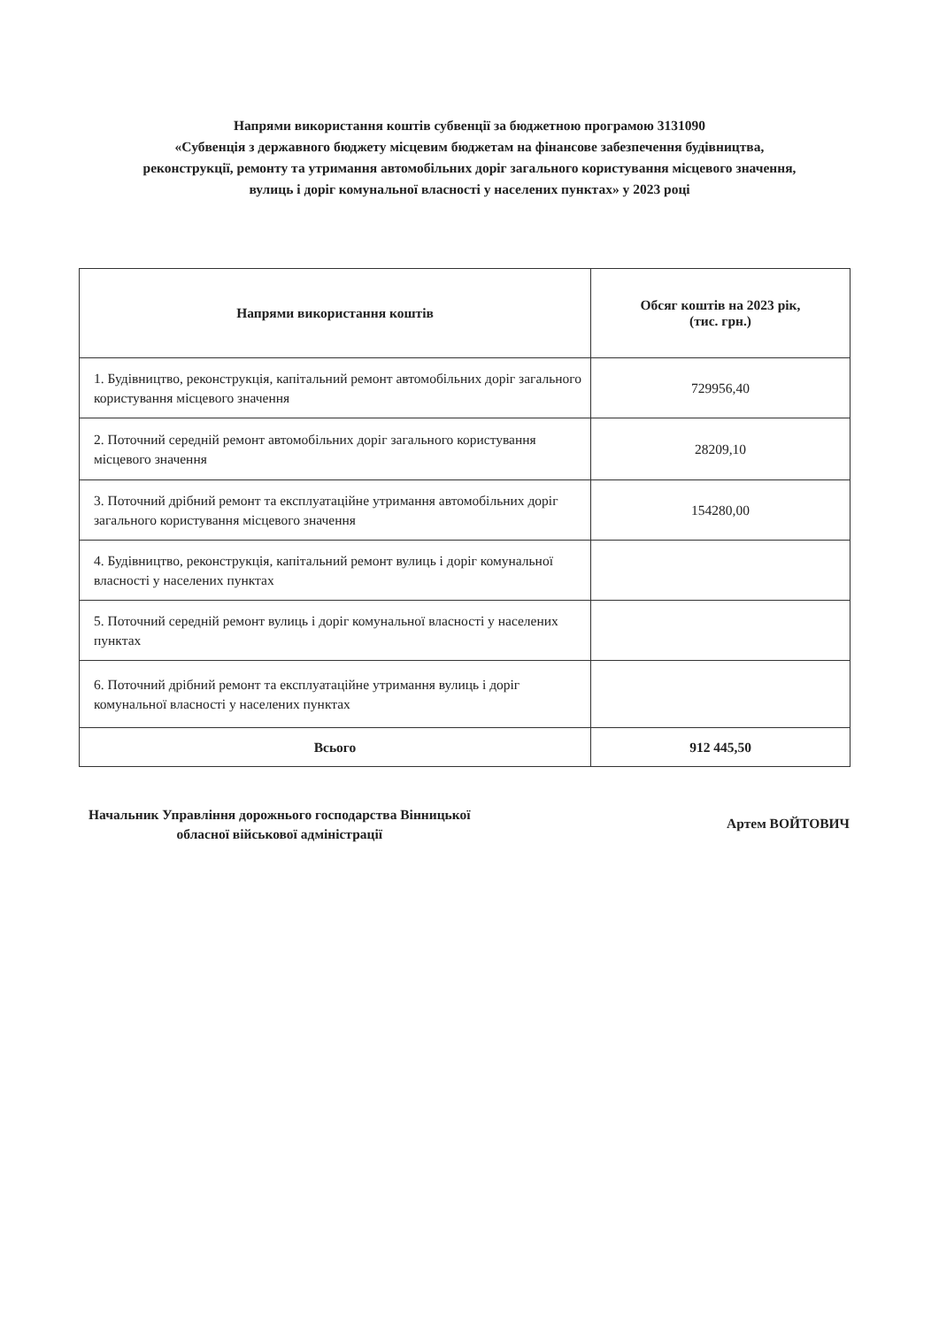Напрями використання коштів субвенції за бюджетною програмою 3131090
«Субвенція з державного бюджету місцевим бюджетам на фінансове забезпечення будівництва,
реконструкції, ремонту та утримання автомобільних доріг загального користування місцевого значення,
вулиць і доріг комунальної власності у населених пунктах» у 2023 році
| Напрями використання коштів | Обсяг коштів на 2023 рік, (тис. грн.) |
| --- | --- |
| 1. Будівництво, реконструкція, капітальний ремонт автомобільних доріг загального користування місцевого значення | 729956,40 |
| 2. Поточний середній ремонт автомобільних доріг загального користування місцевого значення | 28209,10 |
| 3. Поточний дрібний ремонт та експлуатаційне утримання автомобільних доріг загального користування місцевого значення | 154280,00 |
| 4. Будівництво, реконструкція, капітальний ремонт вулиць і доріг комунальної власності у населених пунктах | |
| 5. Поточний середній ремонт вулиць і доріг комунальної власності у населених пунктах | |
| 6. Поточний дрібний ремонт та експлуатаційне утримання вулиць і доріг комунальної власності у населених пунктах | |
| Всього | 912 445,50 |
Начальник Управління дорожнього господарства Вінницької
обласної військової адміністрації
Артем ВОЙТОВИЧ